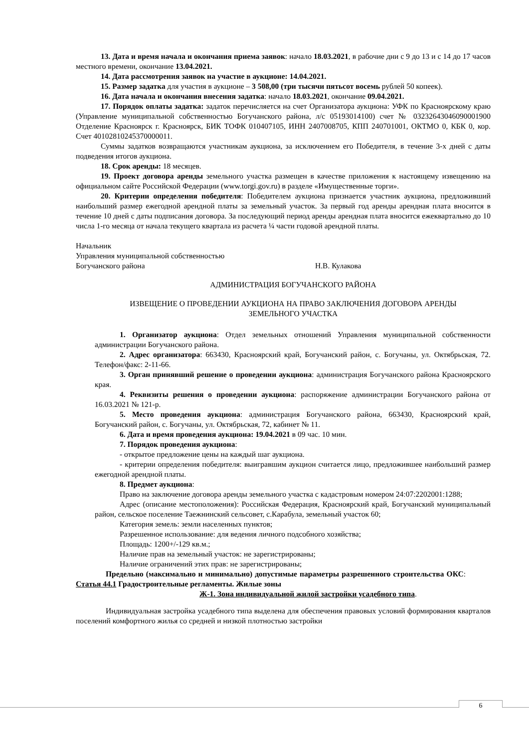13. Дата и время начала и окончания приема заявок: начало 18.03.2021, в рабочие дни с 9 до 13 и с 14 до 17 часов местного времени, окончание 13.04.2021.
14. Дата рассмотрения заявок на участие в аукционе: 14.04.2021.
15. Размер задатка для участия в аукционе – 3 508,00 (три тысячи пятьсот восемь рублей 50 копеек).
16. Дата начала и окончания внесения задатка: начало 18.03.2021, окончание 09.04.2021.
17. Порядок оплаты задатка: задаток перечисляется на счет Организатора аукциона: УФК по Красноярскому краю (Управление муниципальной собственностью Богучанского района, л/с 05193014100) счет № 03232643046090001900 Отделение Красноярск г. Красноярск, БИК ТОФК 010407105, ИНН 2407008705, КПП 240701001, ОКТМО 0, КБК 0, кор. Счет 40102810245370000011.
Суммы задатков возвращаются участникам аукциона, за исключением его Победителя, в течение 3-х дней с даты подведения итогов аукциона.
18. Срок аренды: 18 месяцев.
19. Проект договора аренды земельного участка размещен в качестве приложения к настоящему извещению на официальном сайте Российской Федерации (www.torgi.gov.ru) в разделе «Имущественные торги».
20. Критерии определения победителя: Победителем аукциона признается участник аукциона, предложивший наибольший размер ежегодной арендной платы за земельный участок. За первый год аренды арендная плата вносится в течение 10 дней с даты подписания договора. За последующий период аренды арендная плата вносится ежеквартально до 10 числа 1-го месяца от начала текущего квартала из расчета ¼ части годовой арендной платы.
Начальник
Управления муниципальной собственностью
Богучанского района Н.В. Кулакова
АДМИНИСТРАЦИЯ БОГУЧАНСКОГО РАЙОНА
ИЗВЕЩЕНИЕ О ПРОВЕДЕНИИ АУКЦИОНА НА ПРАВО ЗАКЛЮЧЕНИЯ ДОГОВОРА АРЕНДЫ
ЗЕМЕЛЬНОГО УЧАСТКА
1. Организатор аукциона: Отдел земельных отношений Управления муниципальной собственности администрации Богучанского района.
2. Адрес организатора: 663430, Красноярский край, Богучанский район, с. Богучаны, ул. Октябрьская, 72. Телефон/факс: 2-11-66.
3. Орган принявший решение о проведении аукциона: администрация Богучанского района Красноярского края.
4. Реквизиты решения о проведении аукциона: распоряжение администрации Богучанского района от 16.03.2021 № 121-р.
5. Место проведения аукциона: администрация Богучанского района, 663430, Красноярский край, Богучанский район, с. Богучаны, ул. Октябрьская, 72, кабинет № 11.
6. Дата и время проведения аукциона: 19.04.2021 в 09 час. 10 мин.
7. Порядок проведения аукциона:
- открытое предложение цены на каждый шаг аукциона.
- критерии определения победителя: выигравшим аукцион считается лицо, предложившее наибольший размер ежегодной арендной платы.
8. Предмет аукциона:
Право на заключение договора аренды земельного участка с кадастровым номером 24:07:2202001:1288;
Адрес (описание местоположения): Российская Федерация, Красноярский край, Богучанский муниципальный район, сельское поселение Таежнинский сельсовет, с.Карабула, земельный участок 60;
Категория земель: земли населенных пунктов;
Разрешенное использование: для ведения личного подсобного хозяйства;
Площадь: 1200+/-129 кв.м.;
Наличие прав на земельный участок: не зарегистрированы;
Наличие ограничений этих прав: не зарегистрированы;
Предельно (максимально и минимально) допустимые параметры разрешенного строительства ОКС: Статья 44.1 Градостроительные регламенты. Жилые зоны
Ж-1. Зона индивидуальной жилой застройки усадебного типа.
Индивидуальная застройка усадебного типа выделена для обеспечения правовых условий формирования кварталов поселений комфортного жилья со средней и низкой плотностью застройки
6